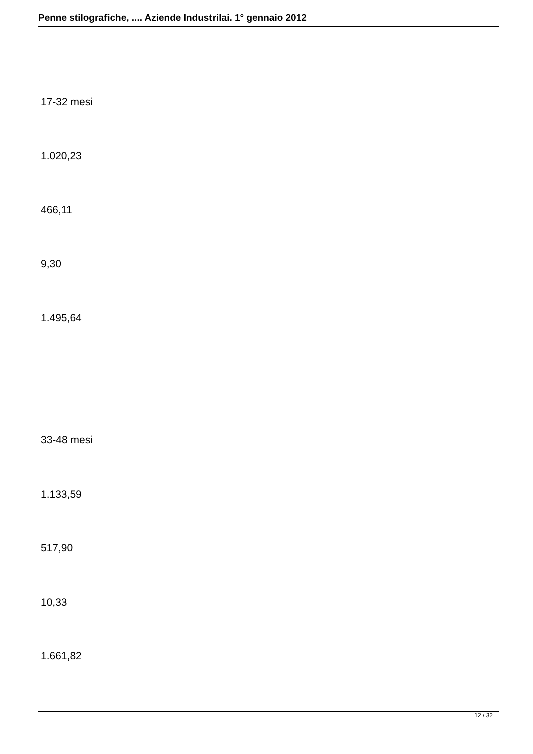Penne stilografiche, .... Aziende Industrilai. 1° gennaio 2012
17-32 mesi
1.020,23
466,11
9,30
1.495,64
33-48 mesi
1.133,59
517,90
10,33
1.661,82
12 / 32